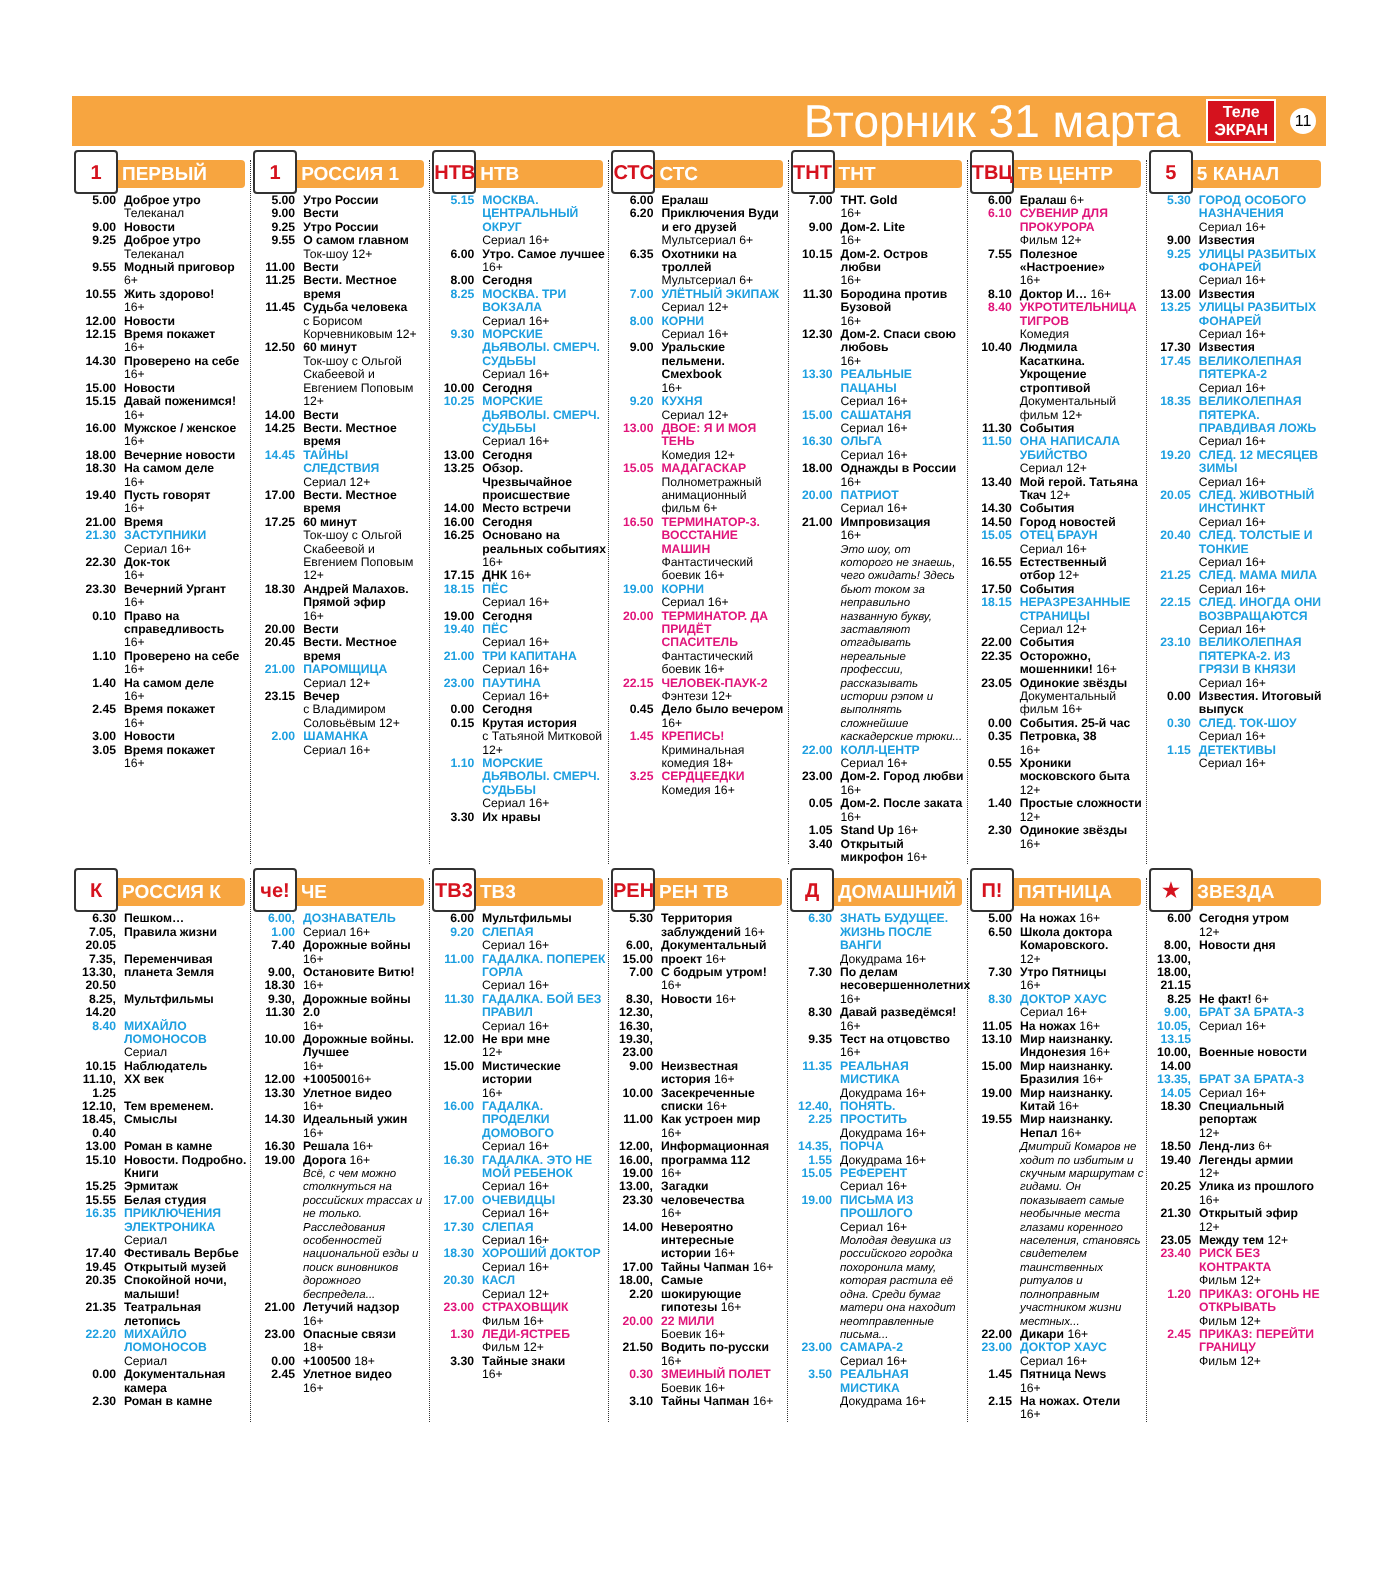Вторник 31 марта
Теле
ЭКРАН
11
1 ПЕРВЫЙ
5.00 Доброе утро
Телеканал
9.00 Новости
9.25 Доброе утро
Телеканал
9.55 Модный приговор
6+
10.55 Жить здорово!
16+
12.00 Новости
12.15 Время покажет
16+
14.30 Проверено на себе
16+
15.00 Новости
15.15 Давай поженимся!
16+
16.00 Мужское / женское
16+
18.00 Вечерние новости
18.30 На самом деле
16+
19.40 Пусть говорят
16+
21.00 Время
21.30 ЗАСТУПНИКИ
Сериал 16+
22.30 Док-ток
16+
23.30 Вечерний Ургант
16+
0.10 Право на справедливость 16+
1.10 Проверено на себе
16+
1.40 На самом деле
16+
2.45 Время покажет
16+
3.00 Новости
3.05 Время покажет
16+
1 РОССИЯ 1
5.00 Утро России
9.00 Вести
9.25 Утро России
9.55 О самом главном
Ток-шоу 12+
11.00 Вести
11.25 Вести. Местное время
11.45 Судьба человека
с Борисом Корчевниковым 12+
12.50 60 минут
Ток-шоу с Ольгой Скабеевой и Евгением Поповым 12+
14.00 Вести
14.25 Вести. Местное время
14.45 ТАЙНЫ СЛЕДСТВИЯ
Сериал 12+
17.00 Вести. Местное время
17.25 60 минут
Ток-шоу с Ольгой Скабеевой и Евгением Поповым 12+
18.30 Андрей Малахов. Прямой эфир
16+
20.00 Вести
20.45 Вести. Местное время
21.00 ПАРОМЩИЦА
Сериал 12+
23.15 Вечер
с Владимиром Соловьёвым 12+
2.00 ШАМАНКА
Сериал 16+
НТВ НТВ
5.15 МОСКВА. ЦЕНТРАЛЬНЫЙ ОКРУГ
Сериал 16+
6.00 Утро. Самое лучшее
16+
8.00 Сегодня
8.25 МОСКВА. ТРИ ВОКЗАЛА
Сериал 16+
9.30 МОРСКИЕ ДЬЯВОЛЫ. СМЕРЧ. СУДЬБЫ
Сериал 16+
10.00 Сегодня
10.25 МОРСКИЕ ДЬЯВОЛЫ. СМЕРЧ. СУДЬБЫ
Сериал 16+
13.00 Сегодня
13.25 Обзор. Чрезвычайное происшествие
14.00 Место встречи
16.00 Сегодня
16.25 Основано на реальных событиях
16+
17.15 ДНК 16+
18.15 ПЁС
Сериал 16+
19.00 Сегодня
19.40 ПЁС
Сериал 16+
21.00 ТРИ КАПИТАНА
Сериал 16+
23.00 ПАУТИНА
Сериал 16+
0.00 Сегодня
0.15 Крутая история
с Татьяной Митковой 12+
1.10 МОРСКИЕ ДЬЯВОЛЫ. СМЕРЧ. СУДЬБЫ
Сериал 16+
3.30 Их нравы
СТС СТС
6.00 Ералаш
6.20 Приключения Вуди и его друзей
Мультсериал 6+
6.35 Охотники на троллей
Мультсериал 6+
7.00 УЛЁТНЫЙ ЭКИПАЖ
Сериал 12+
8.00 КОРНИ
Сериал 16+
9.00 Уральские пельмени. Смехbook
16+
9.20 КУХНЯ
Сериал 12+
13.00 ДВОЕ: Я И МОЯ ТЕНЬ
Комедия 12+
15.05 МАДАГАСКАР
Полнометражный анимационный фильм 6+
16.50 ТЕРМИНАТОР-3. ВОССТАНИЕ МАШИН
Фантастический боевик 16+
19.00 КОРНИ
Сериал 16+
20.00 ТЕРМИНАТОР. ДА ПРИДЁТ СПАСИТЕЛЬ
Фантастический боевик 16+
22.15 ЧЕЛОВЕК-ПАУК-2
Фэнтези 12+
0.45 Дело было вечером
16+
1.45 КРЕПИСЬ!
Криминальная комедия 18+
3.25 СЕРДЦЕЕДКИ
Комедия 16+
ТНТ ТНТ
7.00 ТНТ. Gold
16+
9.00 Дом-2. Lite
16+
10.15 Дом-2. Остров любви
16+
11.30 Бородина против Бузовой
16+
12.30 Дом-2. Спаси свою любовь
16+
13.30 РЕАЛЬНЫЕ ПАЦАНЫ
Сериал 16+
15.00 САШАТАНЯ
Сериал 16+
16.30 ОЛЬГА
Сериал 16+
18.00 Однажды в России 16+
20.00 ПАТРИОТ
Сериал 16+
21.00 Импровизация
16+
Это шоу, от которого не знаешь, чего ожидать! Здесь бьют током за неправильно названную букву, заставляют отгадывать нереальные профессии, рассказывать истории рэпом и выполнять сложнейшие каскадерские трюки...
22.00 КОЛЛ-ЦЕНТР
Сериал 16+
23.00 Дом-2. Город любви
16+
0.05 Дом-2. После заката
16+
1.05 Stand Up 16+
3.40 Открытый микрофон 16+
ТВЦ ТВ ЦЕНТР
6.00 Ералаш 6+
6.10 СУВЕНИР ДЛЯ ПРОКУРОРА
Фильм 12+
7.55 Полезное «Настроение»
16+
8.10 Доктор И… 16+
8.40 УКРОТИТЕЛЬНИЦА ТИГРОВ
Комедия
10.40 Людмила Касаткина. Укрощение строптивой
Документальный фильм 12+
11.30 События
11.50 ОНА НАПИСАЛА УБИЙСТВО
Сериал 12+
13.40 Мой герой. Татьяна Ткач 12+
14.30 События
14.50 Город новостей
15.05 ОТЕЦ БРАУН
Сериал 16+
16.55 Естественный отбор 12+
17.50 События
18.15 НЕРАЗРЕЗАННЫЕ СТРАНИЦЫ
Сериал 12+
22.00 События
22.35 Осторожно, мошенники! 16+
23.05 Одинокие звёзды
Документальный фильм 16+
0.00 События. 25-й час
0.35 Петровка, 38
16+
0.55 Хроники московского быта 12+
1.40 Простые сложности 12+
2.30 Одинокие звёзды
16+
5 5 КАНАЛ
5.30 ГОРОД ОСОБОГО НАЗНАЧЕНИЯ
Сериал 16+
9.00 Известия
9.25 УЛИЦЫ РАЗБИТЫХ ФОНАРЕЙ
Сериал 16+
13.00 Известия
13.25 УЛИЦЫ РАЗБИТЫХ ФОНАРЕЙ
Сериал 16+
17.30 Известия
17.45 ВЕЛИКОЛЕПНАЯ ПЯТЕРКА-2
Сериал 16+
18.35 ВЕЛИКОЛЕПНАЯ ПЯТЕРКА. ПРАВДИВАЯ ЛОЖЬ
Сериал 16+
19.20 СЛЕД. 12 МЕСЯЦЕВ ЗИМЫ
Сериал 16+
20.05 СЛЕД. ЖИВОТНЫЙ ИНСТИНКТ
Сериал 16+
20.40 СЛЕД. ТОЛСТЫЕ И ТОНКИЕ
Сериал 16+
21.25 СЛЕД. МАМА МИЛА
Сериал 16+
22.15 СЛЕД. ИНОГДА ОНИ ВОЗВРАЩАЮТСЯ
Сериал 16+
23.10 ВЕЛИКОЛЕПНАЯ ПЯТЕРКА-2. ИЗ ГРЯЗИ В КНЯЗИ
Сериал 16+
0.00 Известия. Итоговый выпуск
0.30 СЛЕД. ТОК-ШОУ
Сериал 16+
1.15 ДЕТЕКТИВЫ
Сериал 16+
К РОССИЯ К
6.30 Пешком…
7.05, 20.05 Правила жизни
7.35, 13.30, 20.50 Переменчивая планета Земля
8.25, 14.20 Мультфильмы
8.40 МИХАЙЛО ЛОМОНОСОВ
Сериал
10.15 Наблюдатель
11.10, 1.25 XX век
12.10, 18.45, 0.40 Тем временем. Смыслы
13.00 Роман в камне
15.10 Новости. Подробно. Книги
15.25 Эрмитаж
15.55 Белая студия
16.35 ПРИКЛЮЧЕНИЯ ЭЛЕКТРОНИКА
Сериал
17.40 Фестиваль Вербье
19.45 Открытый музей
20.35 Спокойной ночи, малыши!
21.35 Театральная летопись
22.20 МИХАЙЛО ЛОМОНОСОВ
Сериал
0.00 Документальная камера
2.30 Роман в камне
че! ЧЕ
6.00, 1.00 ДОЗНАВАТЕЛЬ
Сериал 16+
7.40 Дорожные войны
16+
9.00, 18.30 Остановите Витю! 16+
9.30, 11.30 Дорожные войны 2.0
16+
10.00 Дорожные войны. Лучшее
16+
12.00 +10050016+
13.30 Улетное видео
16+
14.30 Идеальный ужин
16+
16.30 Решала 16+
19.00 Дорога 16+
Всё, с чем можно столкнуться на российских трассах и не только. Расследования особенностей национальной езды и поиск виновников дорожного беспредела...
21.00 Летучий надзор
16+
23.00 Опасные связи
18+
0.00 +100500 18+
2.45 Улетное видео
16+
ТВ3 ТВ3
6.00 Мультфильмы
9.20 СЛЕПАЯ
Сериал 16+
11.00 ГАДАЛКА. ПОПЕРЕК ГОРЛА
Сериал 16+
11.30 ГАДАЛКА. БОЙ БЕЗ ПРАВИЛ
Сериал 16+
12.00 Не ври мне
12+
15.00 Мистические истории
16+
16.00 ГАДАЛКА. ПРОДЕЛКИ ДОМОВОГО
Сериал 16+
16.30 ГАДАЛКА. ЭТО НЕ МОЙ РЕБЕНОК
Сериал 16+
17.00 ОЧЕВИДЦЫ
Сериал 16+
17.30 СЛЕПАЯ
Сериал 16+
18.30 ХОРОШИЙ ДОКТОР
Сериал 16+
20.30 КАСЛ
Сериал 12+
23.00 СТРАХОВЩИК
Фильм 16+
1.30 ЛЕДИ-ЯСТРЕБ
Фильм 12+
3.30 Тайные знаки
16+
РЕН РЕН ТВ
5.30 Территория заблуждений 16+
6.00, 15.00 Документальный проект 16+
7.00 С бодрым утром!
16+
8.30, 12.30, 16.30, 19.30, 23.00 Новости 16+
9.00 Неизвестная история 16+
10.00 Засекреченные списки 16+
11.00 Как устроен мир
16+
12.00, 16.00, 19.00 Информационная программа 112
16+
13.00, 23.30 Загадки человечества
16+
14.00 Невероятно интересные истории 16+
17.00 Тайны Чапман 16+
18.00, 2.20 Самые шокирующие гипотезы 16+
20.00 22 МИЛИ
Боевик 16+
21.50 Водить по-русски
16+
0.30 ЗМЕИНЫЙ ПОЛЕТ
Боевик 16+
3.10 Тайны Чапман 16+
Д ДОМАШНИЙ
6.30 ЗНАТЬ БУДУЩЕЕ. ЖИЗНЬ ПОСЛЕ ВАНГИ
Докудрама 16+
7.30 По делам несовершеннолетних 16+
8.30 Давай разведёмся! 16+
9.35 Тест на отцовство 16+
11.35 РЕАЛЬНАЯ МИСТИКА
Докудрама 16+
12.40, 2.25 ПОНЯТЬ. ПРОСТИТЬ
Докудрама 16+
14.35, 1.55 ПОРЧА
Докудрама 16+
15.05 РЕФЕРЕНТ
Сериал 16+
19.00 ПИСЬМА ИЗ ПРОШЛОГО
Сериал 16+
Молодая девушка из российского городка похоронила маму, которая растила её одна. Среди бумаг матери она находит неотправленные письма...
23.00 САМАРА-2
Сериал 16+
3.50 РЕАЛЬНАЯ МИСТИКА
Докудрама 16+
П! ПЯТНИЦА
5.00 На ножах 16+
6.50 Школа доктора Комаровского.
12+
7.30 Утро Пятницы
16+
8.30 ДОКТОР ХАУС
Сериал 16+
11.05 На ножах 16+
13.10 Мир наизнанку. Индонезия 16+
15.00 Мир наизнанку. Бразилия 16+
19.00 Мир наизнанку. Китай 16+
19.55 Мир наизнанку. Непал 16+
Дмитрий Комаров не ходит по избитым и скучным маршрутам с гидами. Он показывает самые необычные места глазами коренного населения, становясь свидетелем таинственных ритуалов и полноправным участником жизни местных...
22.00 Дикари 16+
23.00 ДОКТОР ХАУС
Сериал 16+
1.45 Пятница News
16+
2.15 На ножах. Отели
16+
★ ЗВЕЗДА
6.00 Сегодня утром
12+
8.00, 13.00, 18.00, 21.15 Новости дня
8.25 Не факт! 6+
9.00, 10.05, 13.15 БРАТ ЗА БРАТА-3
Сериал 16+
10.00, 14.00 Военные новости
13.35, 14.05 БРАТ ЗА БРАТА-3
Сериал 16+
18.30 Специальный репортаж
12+
18.50 Ленд-лиз 6+
19.40 Легенды армии
12+
20.25 Улика из прошлого
16+
21.30 Открытый эфир
12+
23.05 Между тем 12+
23.40 РИСК БЕЗ КОНТРАКТА
Фильм 12+
1.20 ПРИКАЗ: ОГОНЬ НЕ ОТКРЫВАТЬ
Фильм 12+
2.45 ПРИКАЗ: ПЕРЕЙТИ ГРАНИЦУ
Фильм 12+